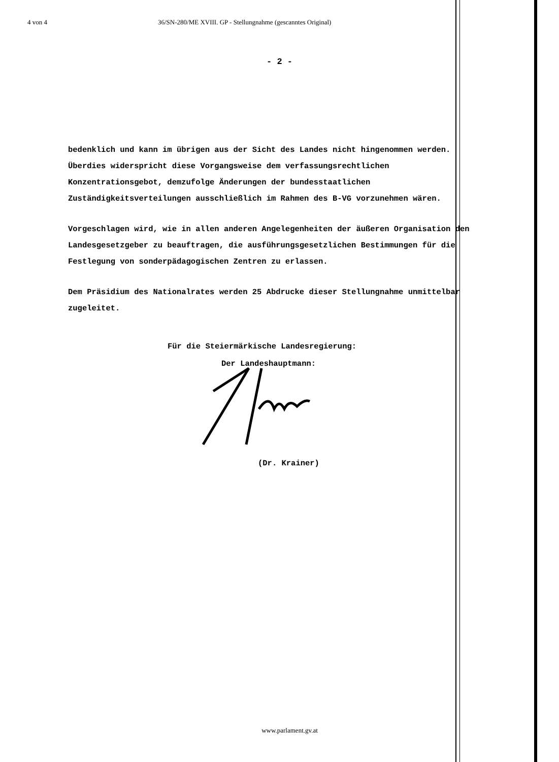4 von 4 36/SN-280/ME XVIII. GP - Stellungnahme (gescanntes Original)
- 2 -
bedenklich und kann im übrigen aus der Sicht des Landes nicht hingenommen werden. Überdies widerspricht diese Vorgangsweise dem verfassungsrechtlichen Konzentrationsgebot, demzufolge Änderungen der bundesstaatlichen Zuständigkeitsverteilungen ausschließlich im Rahmen des B-VG vorzunehmen wären.
Vorgeschlagen wird, wie in allen anderen Angelegenheiten der äußeren Organisation den Landesgesetzgeber zu beauftragen, die ausführungsgesetzlichen Bestimmungen für die Festlegung von sonderpädagogischen Zentren zu erlassen.
Dem Präsidium des Nationalrates werden 25 Abdrucke dieser Stellungnahme unmittelbar zugeleitet.
Für die Steiermärkische Landesregierung:
Der Landeshauptmann:
(Dr. Krainer)
www.parlament.gv.at